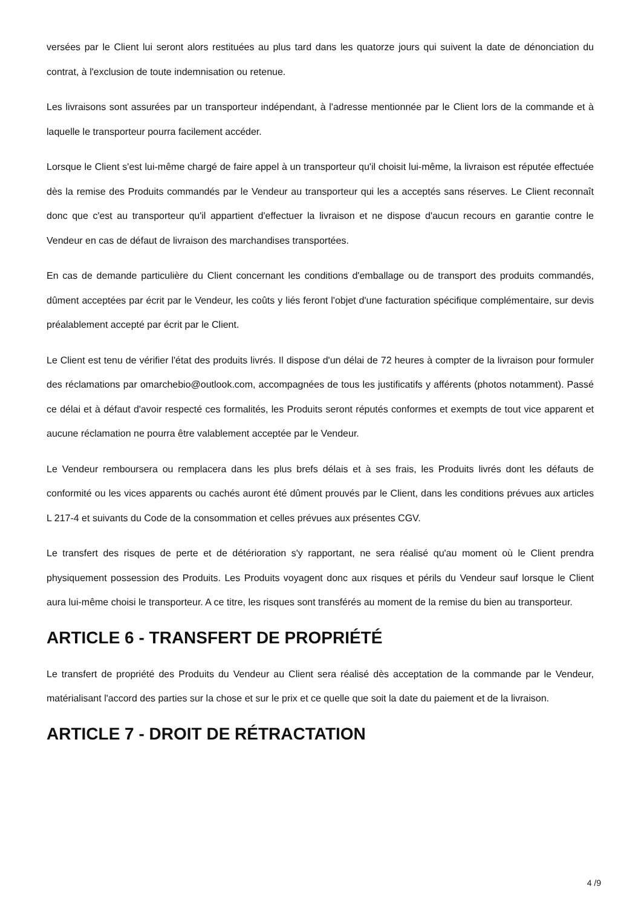versées par le Client lui seront alors restituées au plus tard dans les quatorze jours qui suivent la date de dénonciation du contrat, à l'exclusion de toute indemnisation ou retenue.
Les livraisons sont assurées par un transporteur indépendant, à l'adresse mentionnée par le Client lors de la commande et à laquelle le transporteur pourra facilement accéder.
Lorsque le Client s'est lui-même chargé de faire appel à un transporteur qu'il choisit lui-même, la livraison est réputée effectuée dès la remise des Produits commandés par le Vendeur au transporteur qui les a acceptés sans réserves. Le Client reconnaît donc que c'est au transporteur qu'il appartient d'effectuer la livraison et ne dispose d'aucun recours en garantie contre le Vendeur en cas de défaut de livraison des marchandises transportées.
En cas de demande particulière du Client concernant les conditions d'emballage ou de transport des produits commandés, dûment acceptées par écrit par le Vendeur, les coûts y liés feront l'objet d'une facturation spécifique complémentaire, sur devis préalablement accepté par écrit par le Client.
Le Client est tenu de vérifier l'état des produits livrés. Il dispose d'un délai de 72 heures à compter de la livraison pour formuler des réclamations par omarchebio@outlook.com, accompagnées de tous les justificatifs y afférents (photos notamment). Passé ce délai et à défaut d'avoir respecté ces formalités, les Produits seront réputés conformes et exempts de tout vice apparent et aucune réclamation ne pourra être valablement acceptée par le Vendeur.
Le Vendeur remboursera ou remplacera dans les plus brefs délais et à ses frais, les Produits livrés dont les défauts de conformité ou les vices apparents ou cachés auront été dûment prouvés par le Client, dans les conditions prévues aux articles L 217-4 et suivants du Code de la consommation et celles prévues aux présentes CGV.
Le transfert des risques de perte et de détérioration s'y rapportant, ne sera réalisé qu'au moment où le Client prendra physiquement possession des Produits. Les Produits voyagent donc aux risques et périls du Vendeur sauf lorsque le Client aura lui-même choisi le transporteur. A ce titre, les risques sont transférés au moment de la remise du bien au transporteur.
ARTICLE 6 - TRANSFERT DE PROPRIÉTÉ
Le transfert de propriété des Produits du Vendeur au Client sera réalisé dès acceptation de la commande par le Vendeur, matérialisant l'accord des parties sur la chose et sur le prix et ce quelle que soit la date du paiement et de la livraison.
ARTICLE 7 - DROIT DE RÉTRACTATION
4 /9